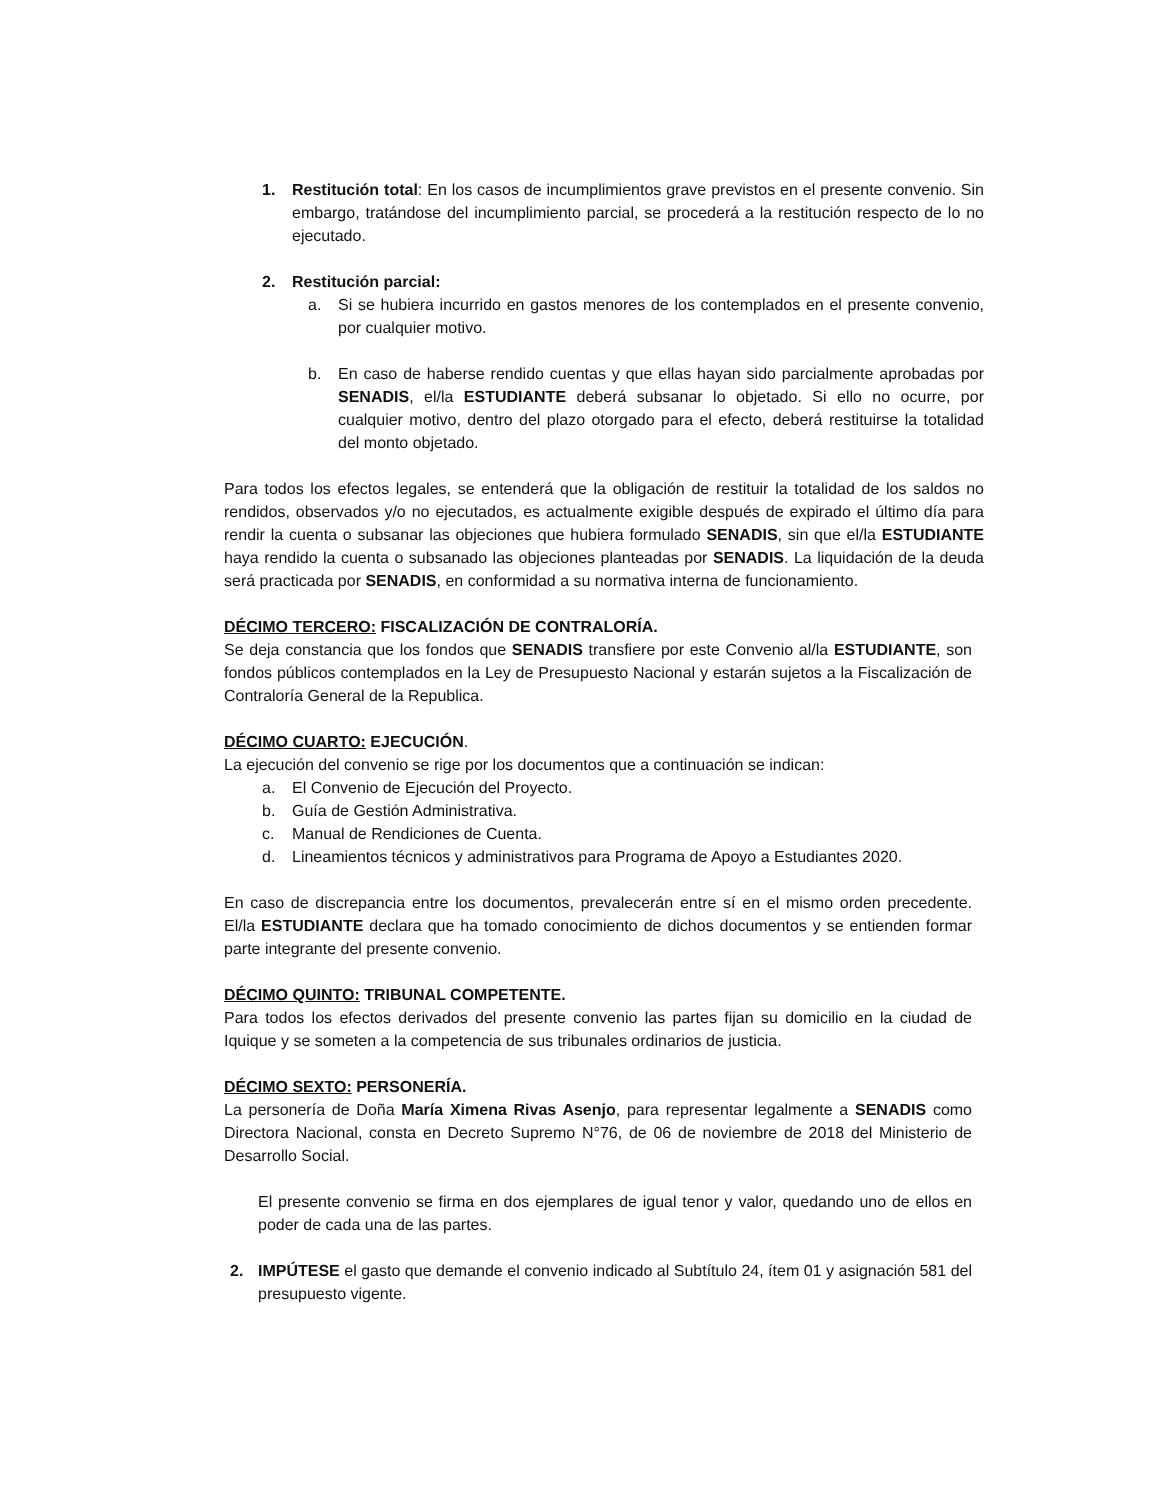1. Restitución total: En los casos de incumplimientos grave previstos en el presente convenio. Sin embargo, tratándose del incumplimiento parcial, se procederá a la restitución respecto de lo no ejecutado.
2. Restitución parcial:
a. Si se hubiera incurrido en gastos menores de los contemplados en el presente convenio, por cualquier motivo.
b. En caso de haberse rendido cuentas y que ellas hayan sido parcialmente aprobadas por SENADIS, el/la ESTUDIANTE deberá subsanar lo objetado. Si ello no ocurre, por cualquier motivo, dentro del plazo otorgado para el efecto, deberá restituirse la totalidad del monto objetado.
Para todos los efectos legales, se entenderá que la obligación de restituir la totalidad de los saldos no rendidos, observados y/o no ejecutados, es actualmente exigible después de expirado el último día para rendir la cuenta o subsanar las objeciones que hubiera formulado SENADIS, sin que el/la ESTUDIANTE haya rendido la cuenta o subsanado las objeciones planteadas por SENADIS. La liquidación de la deuda será practicada por SENADIS, en conformidad a su normativa interna de funcionamiento.
DÉCIMO TERCERO: FISCALIZACIÓN DE CONTRALORÍA.
Se deja constancia que los fondos que SENADIS transfiere por este Convenio al/la ESTUDIANTE, son fondos públicos contemplados en la Ley de Presupuesto Nacional y estarán sujetos a la Fiscalización de Contraloría General de la Republica.
DÉCIMO CUARTO: EJECUCIÓN.
La ejecución del convenio se rige por los documentos que a continuación se indican:
a. El Convenio de Ejecución del Proyecto.
b. Guía de Gestión Administrativa.
c. Manual de Rendiciones de Cuenta.
d. Lineamientos técnicos y administrativos para Programa de Apoyo a Estudiantes 2020.
En caso de discrepancia entre los documentos, prevalecerán entre sí en el mismo orden precedente. El/la ESTUDIANTE declara que ha tomado conocimiento de dichos documentos y se entienden formar parte integrante del presente convenio.
DÉCIMO QUINTO: TRIBUNAL COMPETENTE.
Para todos los efectos derivados del presente convenio las partes fijan su domicilio en la ciudad de Iquique y se someten a la competencia de sus tribunales ordinarios de justicia.
DÉCIMO SEXTO: PERSONERÍA.
La personería de Doña María Ximena Rivas Asenjo, para representar legalmente a SENADIS como Directora Nacional, consta en Decreto Supremo N°76, de 06 de noviembre de 2018 del Ministerio de Desarrollo Social.
El presente convenio se firma en dos ejemplares de igual tenor y valor, quedando uno de ellos en poder de cada una de las partes.
2. IMPÚTESE el gasto que demande el convenio indicado al Subtítulo 24, ítem 01 y asignación 581 del presupuesto vigente.